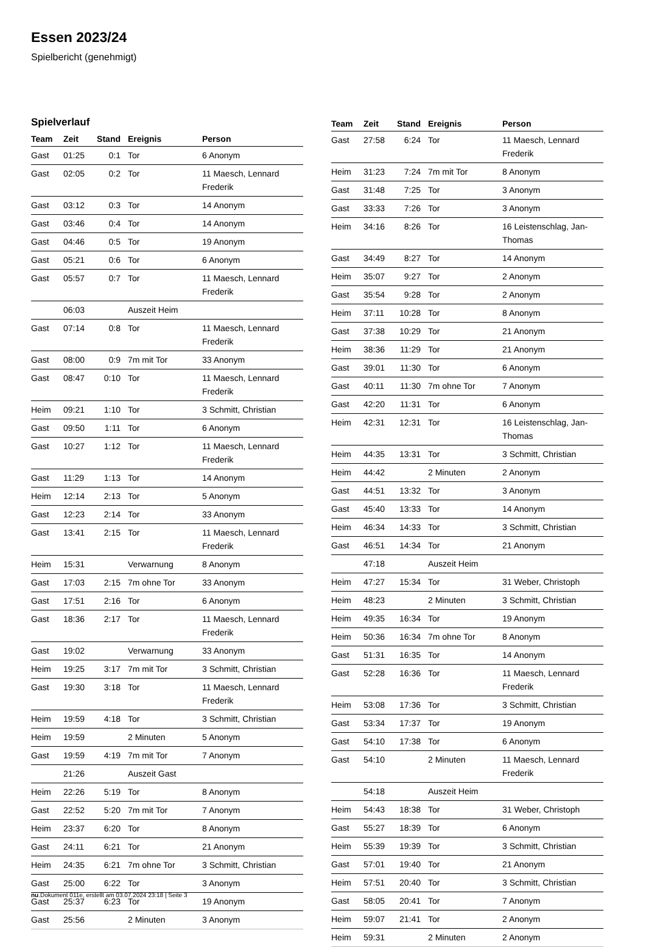Essen 2023/24
Spielbericht (genehmigt)
Spielverlauf
| Team | Zeit | Stand | Ereignis | Person |
| --- | --- | --- | --- | --- |
| Gast | 01:25 | 0:1 | Tor | 6 Anonym |
| Gast | 02:05 | 0:2 | Tor | 11 Maesch, Lennard Frederik |
| Gast | 03:12 | 0:3 | Tor | 14 Anonym |
| Gast | 03:46 | 0:4 | Tor | 14 Anonym |
| Gast | 04:46 | 0:5 | Tor | 19 Anonym |
| Gast | 05:21 | 0:6 | Tor | 6 Anonym |
| Gast | 05:57 | 0:7 | Tor | 11 Maesch, Lennard Frederik |
| | 06:03 | | Auszeit Heim | |
| Gast | 07:14 | 0:8 | Tor | 11 Maesch, Lennard Frederik |
| Gast | 08:00 | 0:9 | 7m mit Tor | 33 Anonym |
| Gast | 08:47 | 0:10 | Tor | 11 Maesch, Lennard Frederik |
| Heim | 09:21 | 1:10 | Tor | 3 Schmitt, Christian |
| Gast | 09:50 | 1:11 | Tor | 6 Anonym |
| Gast | 10:27 | 1:12 | Tor | 11 Maesch, Lennard Frederik |
| Gast | 11:29 | 1:13 | Tor | 14 Anonym |
| Heim | 12:14 | 2:13 | Tor | 5 Anonym |
| Gast | 12:23 | 2:14 | Tor | 33 Anonym |
| Gast | 13:41 | 2:15 | Tor | 11 Maesch, Lennard Frederik |
| Heim | 15:31 | | Verwarnung | 8 Anonym |
| Gast | 17:03 | 2:15 | 7m ohne Tor | 33 Anonym |
| Gast | 17:51 | 2:16 | Tor | 6 Anonym |
| Gast | 18:36 | 2:17 | Tor | 11 Maesch, Lennard Frederik |
| Gast | 19:02 | | Verwarnung | 33 Anonym |
| Heim | 19:25 | 3:17 | 7m mit Tor | 3 Schmitt, Christian |
| Gast | 19:30 | 3:18 | Tor | 11 Maesch, Lennard Frederik |
| Heim | 19:59 | 4:18 | Tor | 3 Schmitt, Christian |
| Heim | 19:59 | | 2 Minuten | 5 Anonym |
| Gast | 19:59 | 4:19 | 7m mit Tor | 7 Anonym |
| | 21:26 | | Auszeit Gast | |
| Heim | 22:26 | 5:19 | Tor | 8 Anonym |
| Gast | 22:52 | 5:20 | 7m mit Tor | 7 Anonym |
| Heim | 23:37 | 6:20 | Tor | 8 Anonym |
| Gast | 24:11 | 6:21 | Tor | 21 Anonym |
| Heim | 24:35 | 6:21 | 7m ohne Tor | 3 Schmitt, Christian |
| Gast | 25:00 | 6:22 | Tor | 3 Anonym |
| Gast | 25:37 | 6:23 | Tor | 19 Anonym |
| Gast | 25:56 | | 2 Minuten | 3 Anonym |
| Team | Zeit | Stand | Ereignis | Person |
| --- | --- | --- | --- | --- |
| Gast | 27:58 | 6:24 | Tor | 11 Maesch, Lennard Frederik |
| Heim | 31:23 | 7:24 | 7m mit Tor | 8 Anonym |
| Gast | 31:48 | 7:25 | Tor | 3 Anonym |
| Gast | 33:33 | 7:26 | Tor | 3 Anonym |
| Heim | 34:16 | 8:26 | Tor | 16 Leistenschlag, Jan-Thomas |
| Gast | 34:49 | 8:27 | Tor | 14 Anonym |
| Heim | 35:07 | 9:27 | Tor | 2 Anonym |
| Gast | 35:54 | 9:28 | Tor | 2 Anonym |
| Heim | 37:11 | 10:28 | Tor | 8 Anonym |
| Gast | 37:38 | 10:29 | Tor | 21 Anonym |
| Heim | 38:36 | 11:29 | Tor | 21 Anonym |
| Gast | 39:01 | 11:30 | Tor | 6 Anonym |
| Gast | 40:11 | 11:30 | 7m ohne Tor | 7 Anonym |
| Gast | 42:20 | 11:31 | Tor | 6 Anonym |
| Heim | 42:31 | 12:31 | Tor | 16 Leistenschlag, Jan-Thomas |
| Heim | 44:35 | 13:31 | Tor | 3 Schmitt, Christian |
| Heim | 44:42 | | 2 Minuten | 2 Anonym |
| Gast | 44:51 | 13:32 | Tor | 3 Anonym |
| Gast | 45:40 | 13:33 | Tor | 14 Anonym |
| Heim | 46:34 | 14:33 | Tor | 3 Schmitt, Christian |
| Gast | 46:51 | 14:34 | Tor | 21 Anonym |
| | 47:18 | | Auszeit Heim | |
| Heim | 47:27 | 15:34 | Tor | 31 Weber, Christoph |
| Heim | 48:23 | | 2 Minuten | 3 Schmitt, Christian |
| Heim | 49:35 | 16:34 | Tor | 19 Anonym |
| Heim | 50:36 | 16:34 | 7m ohne Tor | 8 Anonym |
| Gast | 51:31 | 16:35 | Tor | 14 Anonym |
| Gast | 52:28 | 16:36 | Tor | 11 Maesch, Lennard Frederik |
| Heim | 53:08 | 17:36 | Tor | 3 Schmitt, Christian |
| Gast | 53:34 | 17:37 | Tor | 19 Anonym |
| Gast | 54:10 | 17:38 | Tor | 6 Anonym |
| Gast | 54:10 | | 2 Minuten | 11 Maesch, Lennard Frederik |
| | 54:18 | | Auszeit Heim | |
| Heim | 54:43 | 18:38 | Tor | 31 Weber, Christoph |
| Gast | 55:27 | 18:39 | Tor | 6 Anonym |
| Heim | 55:39 | 19:39 | Tor | 3 Schmitt, Christian |
| Gast | 57:01 | 19:40 | Tor | 21 Anonym |
| Heim | 57:51 | 20:40 | Tor | 3 Schmitt, Christian |
| Gast | 58:05 | 20:41 | Tor | 7 Anonym |
| Heim | 59:07 | 21:41 | Tor | 2 Anonym |
| Heim | 59:31 | | 2 Minuten | 2 Anonym |
nu.Dokument 011e, erstellt am 03.07.2024 23:18 | Seite 3